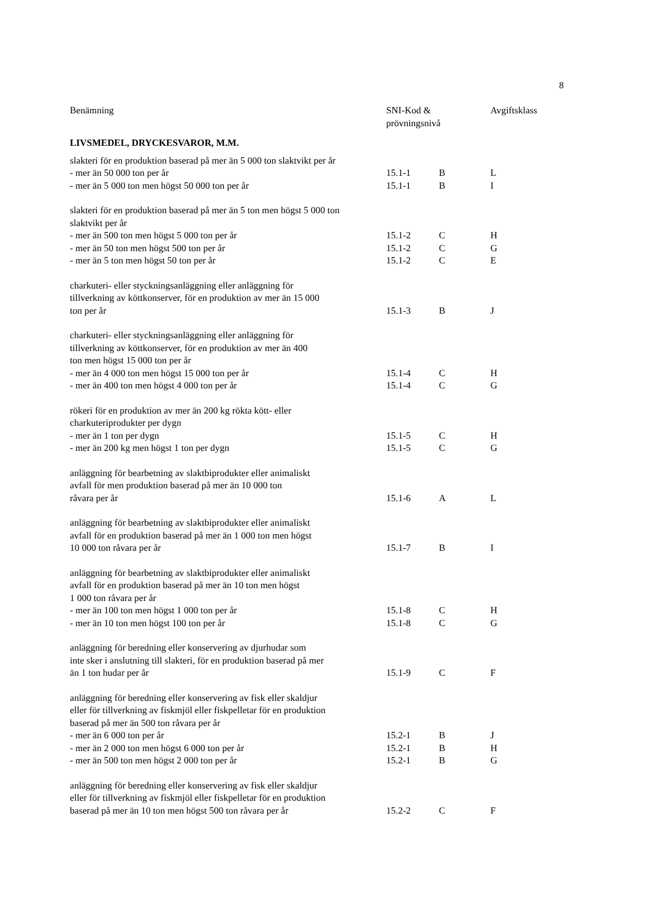8
| Benämning | SNI-Kod & prövningsnivå | | Avgiftsklass |
| --- | --- | --- | --- |
| LIVSMEDEL, DRYCKESVAROR, M.M. | | | |
| slakteri för en produktion baserad på mer än 5 000 ton slaktvikt per år | | | |
| - mer än 50 000 ton per år | 15.1-1 | B | L |
| - mer än 5 000 ton men högst 50 000 ton per år | 15.1-1 | B | I |
| slakteri för en produktion baserad på mer än 5 ton men högst 5 000 ton slaktvikt per år | | | |
| - mer än 500 ton men högst 5 000 ton per år | 15.1-2 | C | H |
| - mer än 50 ton men högst 500 ton per år | 15.1-2 | C | G |
| - mer än 5 ton men högst 50 ton per år | 15.1-2 | C | E |
| charkuteri- eller styckningsanläggning eller anläggning för tillverkning av köttkonserver, för en produktion av mer än 15 000 ton per år | 15.1-3 | B | J |
| charkuteri- eller styckningsanläggning eller anläggning för tillverkning av köttkonserver, för en produktion av mer än 400 ton men högst 15 000 ton per år | | | |
| - mer än 4 000 ton men högst 15 000 ton per år | 15.1-4 | C | H |
| - mer än 400 ton men högst 4 000 ton per år | 15.1-4 | C | G |
| rökeri för en produktion av mer än 200 kg rökta kött- eller charkuteriprodukter per dygn | | | |
| - mer än 1 ton per dygn | 15.1-5 | C | H |
| - mer än 200 kg men högst 1 ton per dygn | 15.1-5 | C | G |
| anläggning för bearbetning av slaktbiprodukter eller animaliskt avfall för men produktion baserad på mer än 10 000 ton råvara per år | 15.1-6 | A | L |
| anläggning för bearbetning av slaktbiprodukter eller animaliskt avfall för en produktion baserad på mer än 1 000 ton men högst 10 000 ton råvara per år | 15.1-7 | B | I |
| anläggning för bearbetning av slaktbiprodukter eller animaliskt avfall för en produktion baserad på mer än 10 ton men högst 1 000 ton råvara per år | | | |
| - mer än 100 ton men högst 1 000 ton per år | 15.1-8 | C | H |
| - mer än 10 ton men högst 100 ton per år | 15.1-8 | C | G |
| anläggning för beredning eller konservering av djurhudar som inte sker i anslutning till slakteri, för en produktion baserad på mer än 1 ton hudar per år | 15.1-9 | C | F |
| anläggning för beredning eller konservering av fisk eller skaldjur eller för tillverkning av fiskmjöl eller fiskpelletar för en produktion baserad på mer än 500 ton råvara per år | | | |
| - mer än 6 000 ton per år | 15.2-1 | B | J |
| - mer än 2 000 ton men högst 6 000 ton per år | 15.2-1 | B | H |
| - mer än 500 ton men högst 2 000 ton per år | 15.2-1 | B | G |
| anläggning för beredning eller konservering av fisk eller skaldjur eller för tillverkning av fiskmjöl eller fiskpelletar för en produktion baserad på mer än 10 ton men högst 500 ton råvara per år | 15.2-2 | C | F |